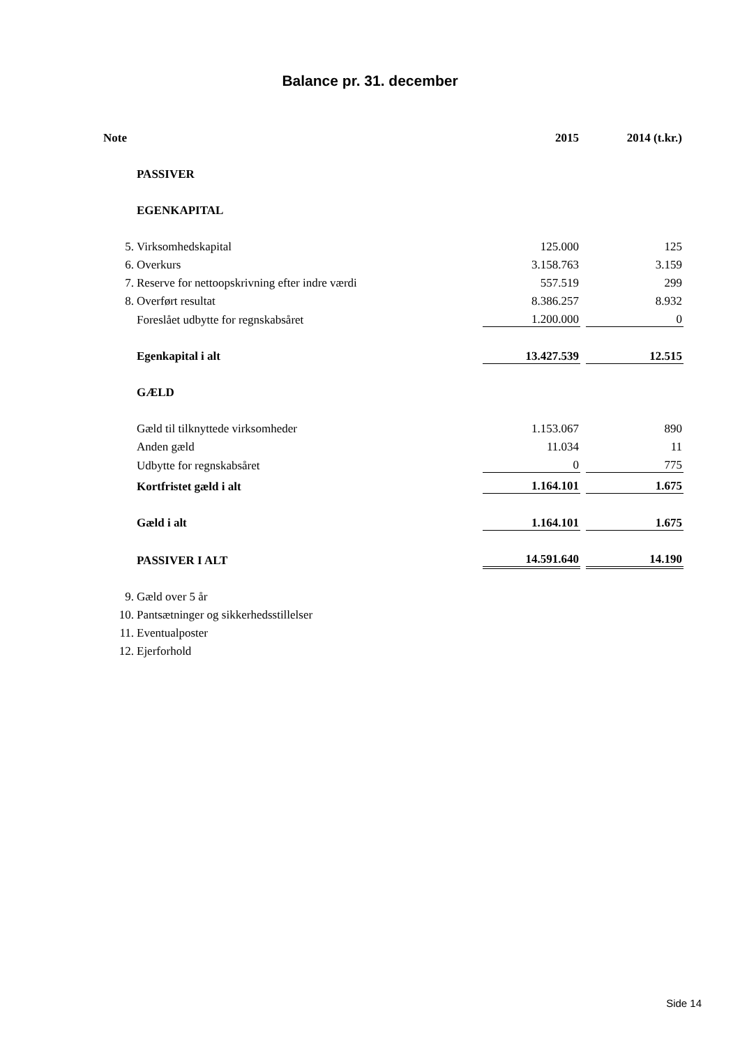Balance pr. 31. december
| Note | | 2015 | | 2014 (t.kr.) |
| --- | --- | --- | --- | --- |
| | PASSIVER | | | |
| | EGENKAPITAL | | | |
| 5. | Virksomhedskapital | 125.000 | | 125 |
| 6. | Overkurs | 3.158.763 | | 3.159 |
| 7. | Reserve for nettoopskrivning efter indre værdi | 557.519 | | 299 |
| 8. | Overført resultat | 8.386.257 | | 8.932 |
| | Foreslået udbytte for regnskabsåret | 1.200.000 | | 0 |
| | Egenkapital i alt | 13.427.539 | | 12.515 |
| | GÆLD | | | |
| | Gæld til tilknyttede virksomheder | 1.153.067 | | 890 |
| | Anden gæld | 11.034 | | 11 |
| | Udbytte for regnskabsåret | 0 | | 775 |
| | Kortfristet gæld i alt | 1.164.101 | | 1.675 |
| | Gæld i alt | 1.164.101 | | 1.675 |
| | PASSIVER I ALT | 14.591.640 | | 14.190 |
| 9. | Gæld over 5 år | | | |
| 10. | Pantsætninger og sikkerhedsstillelser | | | |
| 11. | Eventualposter | | | |
| 12. | Ejerforhold | | | |
Side 14